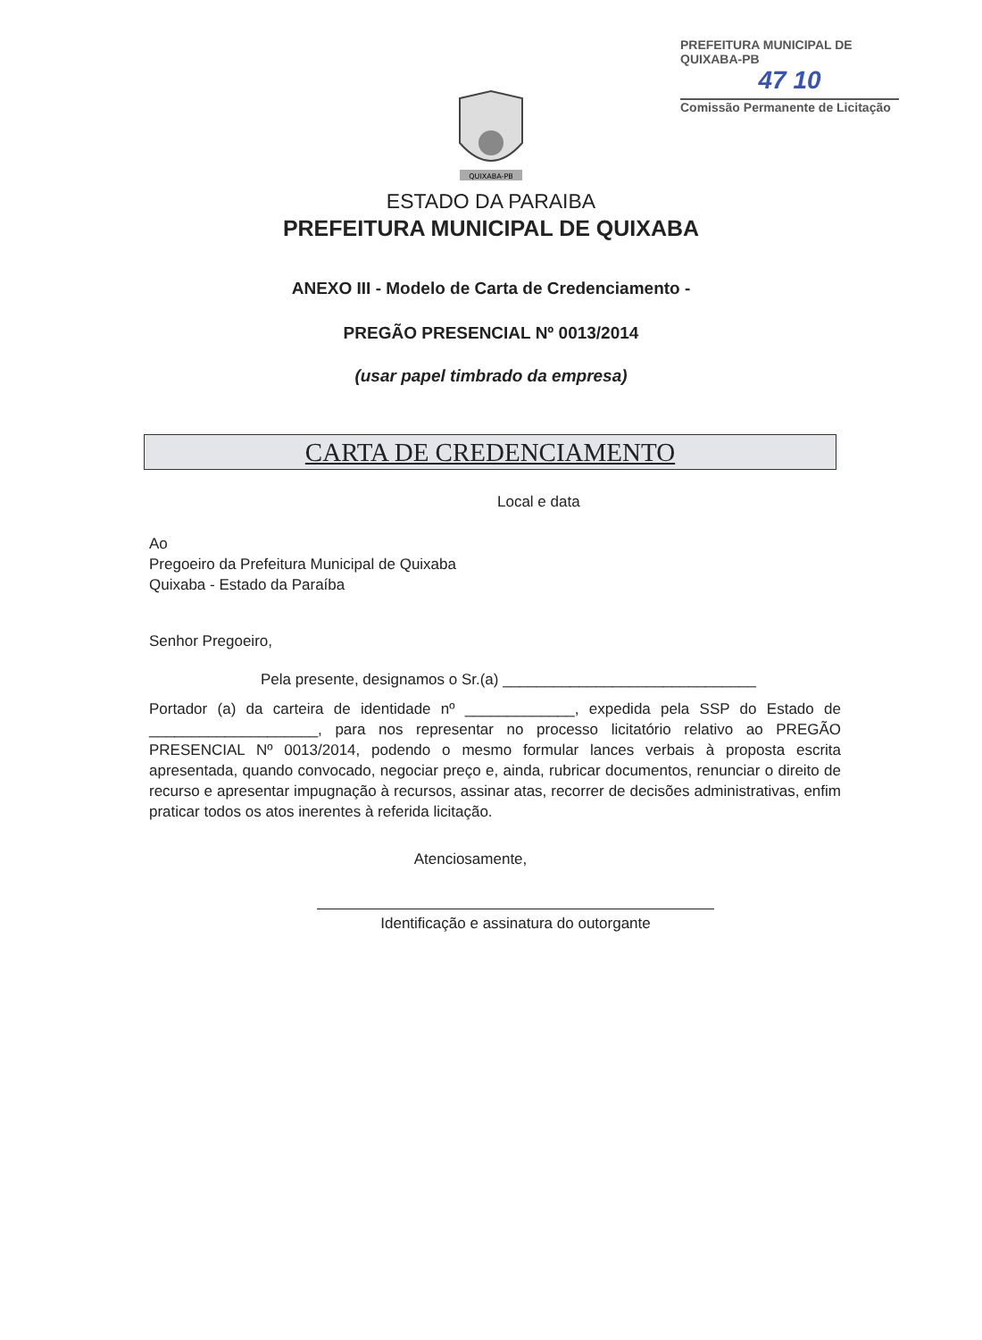PREFEITURA MUNICIPAL DE QUIXABA-PB
47 10
Comissão Permanente de Licitação
QUIXABA-PB
ESTADO DA PARAIBA
PREFEITURA MUNICIPAL DE QUIXABA
ANEXO III - Modelo de Carta de Credenciamento -
PREGÃO PRESENCIAL Nº 0013/2014
(usar papel timbrado da empresa)
CARTA DE CREDENCIAMENTO
Local e data
Ao
Pregoeiro da Prefeitura Municipal de Quixaba
Quixaba - Estado da Paraíba
Senhor Pregoeiro,
Pela presente, designamos o Sr.(a) ______________________________
Portador (a) da carteira de identidade nº _____________, expedida pela SSP do Estado de ____________________, para nos representar no processo licitatório relativo ao PREGÃO PRESENCIAL Nº 0013/2014, podendo o mesmo formular lances verbais à proposta escrita apresentada, quando convocado, negociar preço e, ainda, rubricar documentos, renunciar o direito de recurso e apresentar impugnação à recursos, assinar atas, recorrer de decisões administrativas, enfim praticar todos os atos inerentes à referida licitação.
Atenciosamente,
Identificação e assinatura do outorgante